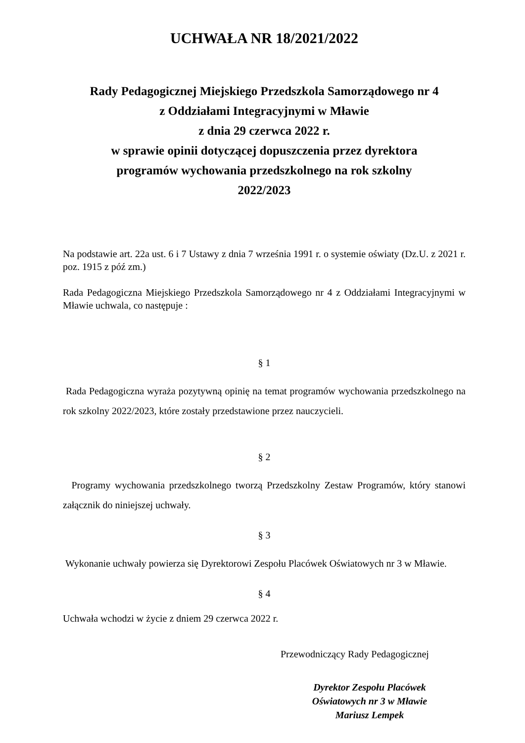UCHWAŁA NR 18/2021/2022
Rady Pedagogicznej Miejskiego Przedszkola Samorządowego nr 4
z Oddziałami Integracyjnymi w Mławie
z dnia 29 czerwca 2022 r.
w sprawie opinii dotyczącej dopuszczenia przez dyrektora
programów wychowania przedszkolnego na rok szkolny
2022/2023
Na podstawie art. 22a ust. 6 i 7 Ustawy z dnia 7 września 1991 r. o systemie oświaty (Dz.U. z 2021 r. poz. 1915 z póź zm.)
Rada Pedagogiczna Miejskiego Przedszkola Samorządowego nr 4 z Oddziałami Integracyjnymi w Mławie uchwala, co następuje :
§ 1
Rada Pedagogiczna wyraża pozytywną opinię na temat programów wychowania przedszkolnego na rok szkolny 2022/2023, które zostały przedstawione przez nauczycieli.
§ 2
Programy wychowania przedszkolnego tworzą Przedszkolny Zestaw Programów, który stanowi załącznik do niniejszej uchwały.
§ 3
Wykonanie uchwały powierza się Dyrektorowi Zespołu Placówek Oświatowych nr 3 w Mławie.
§ 4
Uchwała wchodzi w życie z dniem 29 czerwca 2022 r.
Przewodniczący Rady Pedagogicznej
Dyrektor Zespołu Placówek
Oświatowych nr 3 w Mławie
Mariusz Lempek